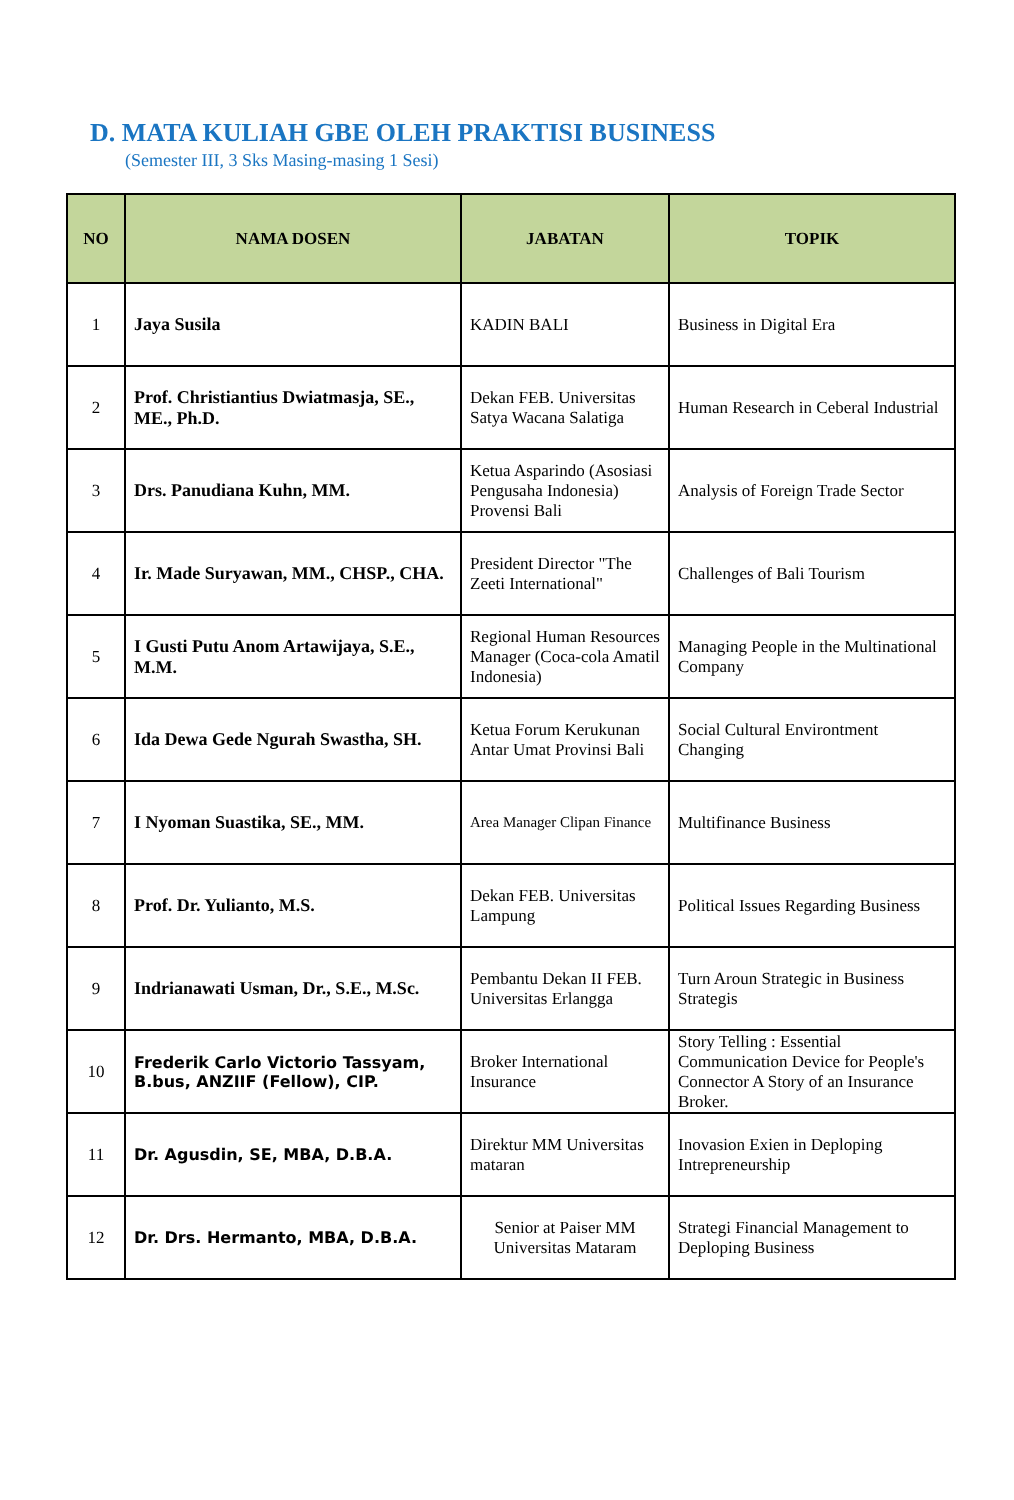D. MATA KULIAH GBE OLEH PRAKTISI BUSINESS
(Semester III, 3 Sks Masing-masing 1 Sesi)
| NO | NAMA DOSEN | JABATAN | TOPIK |
| --- | --- | --- | --- |
| 1 | Jaya Susila | KADIN BALI | Business in Digital Era |
| 2 | Prof. Christiantius Dwiatmasja, SE., ME., Ph.D. | Dekan FEB. Universitas Satya Wacana Salatiga | Human Research in Ceberal Industrial |
| 3 | Drs. Panudiana Kuhn, MM. | Ketua Asparindo (Asosiasi Pengusaha Indonesia) Provensi Bali | Analysis of Foreign Trade Sector |
| 4 | Ir. Made Suryawan, MM., CHSP., CHA. | President Director "The Zeeti International" | Challenges of Bali Tourism |
| 5 | I Gusti Putu Anom Artawijaya, S.E., M.M. | Regional Human Resources Manager (Coca-cola Amatil Indonesia) | Managing People in the Multinational Company |
| 6 | Ida Dewa Gede Ngurah Swastha, SH. | Ketua Forum Kerukunan Antar Umat Provinsi Bali | Social Cultural Environtment Changing |
| 7 | I Nyoman Suastika, SE., MM. | Area Manager Clipan Finance | Multifinance Business |
| 8 | Prof. Dr. Yulianto, M.S. | Dekan FEB. Universitas Lampung | Political Issues Regarding Business |
| 9 | Indrianawati Usman, Dr., S.E., M.Sc. | Pembantu Dekan II FEB. Universitas Erlangga | Turn Aroun Strategic in Business Strategis |
| 10 | Frederik Carlo Victorio Tassyam, B.bus, ANZIIF (Fellow), CIP. | Broker International Insurance | Story Telling : Essential Communication Device for People's Connector A Story of an Insurance Broker. |
| 11 | Dr. Agusdin, SE, MBA, D.B.A. | Direktur MM Universitas mataran | Inovasion Exien in Deploping Intrepreneurship |
| 12 | Dr. Drs. Hermanto, MBA, D.B.A. | Senior at Paiser MM Universitas Mataram | Strategi Financial Management to Deploping Business |